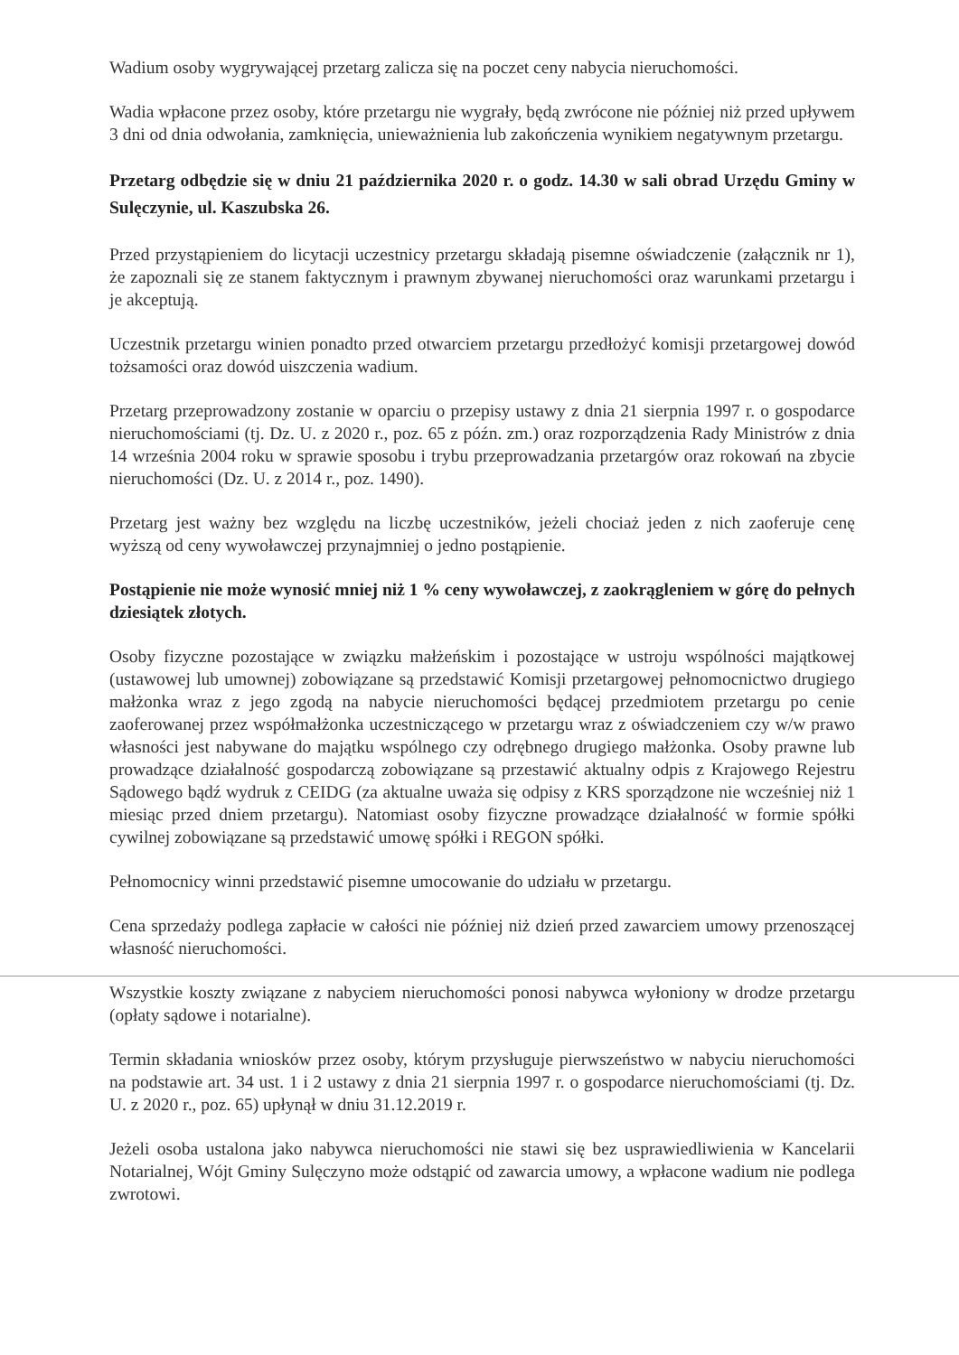Wadium osoby wygrywającej przetarg zalicza się na poczet ceny nabycia nieruchomości.
Wadia wpłacone przez osoby, które przetargu nie wygrały, będą zwrócone nie później niż przed upływem 3 dni od dnia odwołania, zamknięcia, unieważnienia lub zakończenia wynikiem negatywnym przetargu.
Przetarg odbędzie się w dniu 21 października 2020 r. o godz. 14.30 w sali obrad Urzędu Gminy w Sulęczynie, ul. Kaszubska 26.
Przed przystąpieniem do licytacji uczestnicy przetargu składają pisemne oświadczenie (załącznik nr 1), że zapoznali się ze stanem faktycznym i prawnym zbywanej nieruchomości oraz warunkami przetargu i je akceptują.
Uczestnik przetargu winien ponadto przed otwarciem przetargu przedłożyć komisji przetargowej dowód tożsamości oraz dowód uiszczenia wadium.
Przetarg przeprowadzony zostanie w oparciu o przepisy ustawy z dnia 21 sierpnia 1997 r. o gospodarce nieruchomościami (tj. Dz. U. z 2020 r., poz. 65 z późn. zm.) oraz rozporządzenia Rady Ministrów z dnia 14 września 2004 roku w sprawie sposobu i trybu przeprowadzania przetargów oraz rokowań na zbycie nieruchomości (Dz. U. z 2014 r., poz. 1490).
Przetarg jest ważny bez względu na liczbę uczestników, jeżeli chociaż jeden z nich zaoferuje cenę wyższą od ceny wywoławczej przynajmniej o jedno postąpienie.
Postąpienie nie może wynosić mniej niż 1 % ceny wywoławczej, z zaokrągleniem w górę do pełnych dziesiątek złotych.
Osoby fizyczne pozostające w związku małżeńskim i pozostające w ustroju wspólności majątkowej (ustawowej lub umownej) zobowiązane są przedstawić Komisji przetargowej pełnomocnictwo drugiego małżonka wraz z jego zgodą na nabycie nieruchomości będącej przedmiotem przetargu po cenie zaoferowanej przez współmałżonka uczestniczącego w przetargu wraz z oświadczeniem czy w/w prawo własności jest nabywane do majątku wspólnego czy odrębnego drugiego małżonka. Osoby prawne lub prowadzące działalność gospodarczą zobowiązane są przestawić aktualny odpis z Krajowego Rejestru Sądowego bądź wydruk z CEIDG (za aktualne uważa się odpisy z KRS sporządzone nie wcześniej niż 1 miesiąc przed dniem przetargu). Natomiast osoby fizyczne prowadzące działalność w formie spółki cywilnej zobowiązane są przedstawić umowę spółki i REGON spółki.
Pełnomocnicy winni przedstawić pisemne umocowanie do udziału w przetargu.
Cena sprzedaży podlega zapłacie w całości nie później niż dzień przed zawarciem umowy przenoszącej własność nieruchomości.
Wszystkie koszty związane z nabyciem nieruchomości ponosi nabywca wyłoniony w drodze przetargu (opłaty sądowe i notarialne).
Termin składania wniosków przez osoby, którym przysługuje pierwszeństwo w nabyciu nieruchomości na podstawie art. 34 ust. 1 i 2 ustawy z dnia 21 sierpnia 1997 r. o gospodarce nieruchomościami (tj. Dz. U. z 2020 r., poz. 65) upłynął w dniu 31.12.2019 r.
Jeżeli osoba ustalona jako nabywca nieruchomości nie stawi się bez usprawiedliwienia w Kancelarii Notarialnej, Wójt Gminy Sulęczyno może odstąpić od zawarcia umowy, a wpłacone wadium nie podlega zwrotowi.